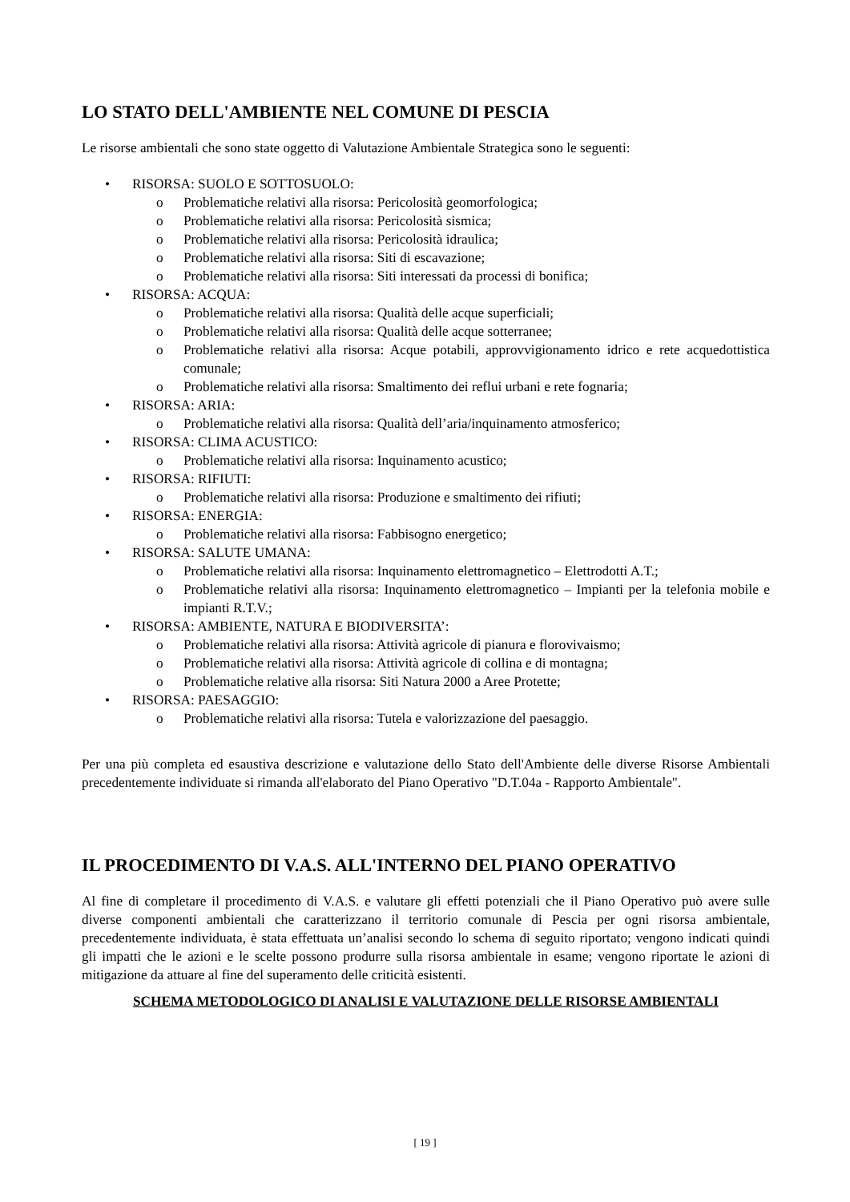LO STATO DELL'AMBIENTE NEL COMUNE DI PESCIA
Le risorse ambientali che sono state oggetto di Valutazione Ambientale Strategica sono le seguenti:
• RISORSA: SUOLO E SOTTOSUOLO:
o Problematiche relativi alla risorsa: Pericolosità geomorfologica;
o Problematiche relativi alla risorsa: Pericolosità sismica;
o Problematiche relativi alla risorsa: Pericolosità idraulica;
o Problematiche relativi alla risorsa: Siti di escavazione;
o Problematiche relativi alla risorsa: Siti interessati da processi di bonifica;
• RISORSA: ACQUA:
o Problematiche relativi alla risorsa: Qualità delle acque superficiali;
o Problematiche relativi alla risorsa: Qualità delle acque sotterranee;
o Problematiche relativi alla risorsa: Acque potabili, approvvigionamento idrico e rete acquedottistica comunale;
o Problematiche relativi alla risorsa: Smaltimento dei reflui urbani e rete fognaria;
• RISORSA: ARIA:
o Problematiche relativi alla risorsa: Qualità dell’aria/inquinamento atmosferico;
• RISORSA: CLIMA ACUSTICO:
o Problematiche relativi alla risorsa: Inquinamento acustico;
• RISORSA: RIFIUTI:
o Problematiche relativi alla risorsa: Produzione e smaltimento dei rifiuti;
• RISORSA: ENERGIA:
o Problematiche relativi alla risorsa: Fabbisogno energetico;
• RISORSA: SALUTE UMANA:
o Problematiche relativi alla risorsa: Inquinamento elettromagnetico – Elettrodotti A.T.;
o Problematiche relativi alla risorsa: Inquinamento elettromagnetico – Impianti per la telefonia mobile e impianti R.T.V.;
• RISORSA: AMBIENTE, NATURA E BIODIVERSITA’:
o Problematiche relativi alla risorsa: Attività agricole di pianura e florovivaismo;
o Problematiche relativi alla risorsa: Attività agricole di collina e di montagna;
o Problematiche relative alla risorsa: Siti Natura 2000 a Aree Protette;
• RISORSA: PAESAGGIO:
o Problematiche relativi alla risorsa: Tutela e valorizzazione del paesaggio.
Per una più completa ed esaustiva descrizione e valutazione dello Stato dell'Ambiente delle diverse Risorse Ambientali precedentemente individuate si rimanda all'elaborato del Piano Operativo "D.T.04a - Rapporto Ambientale".
IL PROCEDIMENTO DI V.A.S. ALL'INTERNO DEL PIANO OPERATIVO
Al fine di completare il procedimento di V.A.S. e valutare gli effetti potenziali che il Piano Operativo può avere sulle diverse componenti ambientali che caratterizzano il territorio comunale di Pescia per ogni risorsa ambientale, precedentemente individuata, è stata effettuata un’analisi secondo lo schema di seguito riportato; vengono indicati quindi gli impatti che le azioni e le scelte possono produrre sulla risorsa ambientale in esame; vengono riportate le azioni di mitigazione da attuare al fine del superamento delle criticità esistenti.
SCHEMA METODOLOGICO DI ANALISI E VALUTAZIONE DELLE RISORSE AMBIENTALI
[ 19 ]